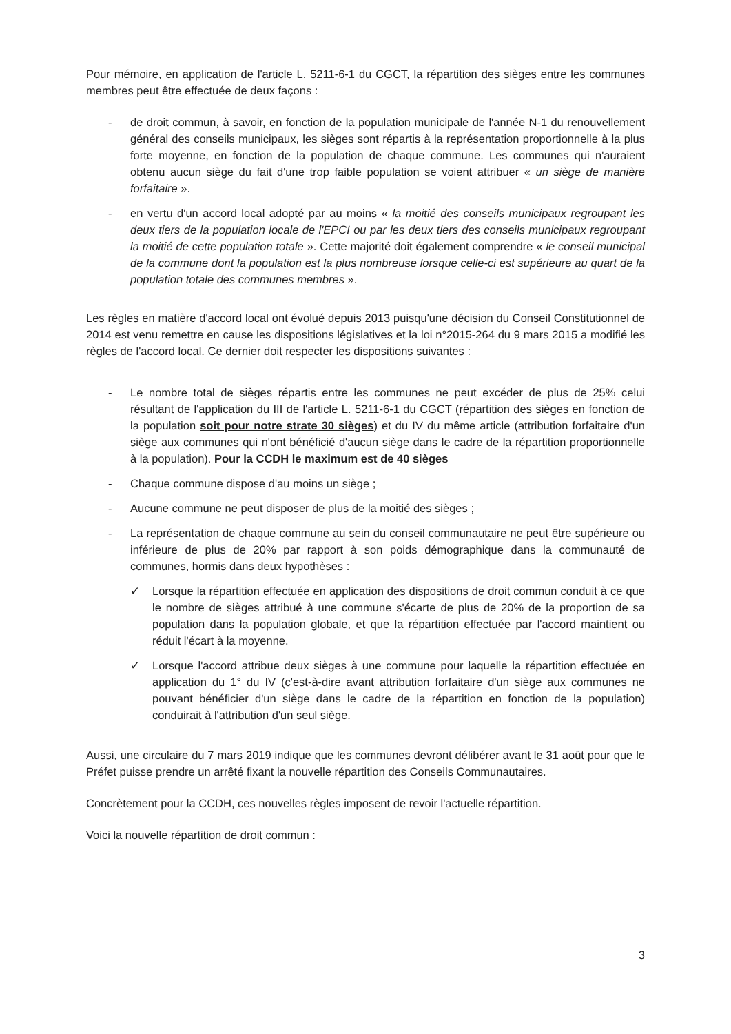Pour mémoire, en application de l'article L. 5211-6-1 du CGCT, la répartition des sièges entre les communes membres peut être effectuée de deux façons :
- de droit commun, à savoir, en fonction de la population municipale de l'année N-1 du renouvellement général des conseils municipaux, les sièges sont répartis à la représentation proportionnelle à la plus forte moyenne, en fonction de la population de chaque commune. Les communes qui n'auraient obtenu aucun siège du fait d'une trop faible population se voient attribuer « un siège de manière forfaitaire ».
- en vertu d'un accord local adopté par au moins « la moitié des conseils municipaux regroupant les deux tiers de la population locale de l'EPCI ou par les deux tiers des conseils municipaux regroupant la moitié de cette population totale ». Cette majorité doit également comprendre « le conseil municipal de la commune dont la population est la plus nombreuse lorsque celle-ci est supérieure au quart de la population totale des communes membres ».
Les règles en matière d'accord local ont évolué depuis 2013 puisqu'une décision du Conseil Constitutionnel de 2014 est venu remettre en cause les dispositions législatives et la loi n°2015-264 du 9 mars 2015 a modifié les règles de l'accord local. Ce dernier doit respecter les dispositions suivantes :
- Le nombre total de sièges répartis entre les communes ne peut excéder de plus de 25% celui résultant de l'application du III de l'article L. 5211-6-1 du CGCT (répartition des sièges en fonction de la population soit pour notre strate 30 sièges) et du IV du même article (attribution forfaitaire d'un siège aux communes qui n'ont bénéficié d'aucun siège dans le cadre de la répartition proportionnelle à la population). Pour la CCDH le maximum est de 40 sièges
- Chaque commune dispose d'au moins un siège ;
- Aucune commune ne peut disposer de plus de la moitié des sièges ;
- La représentation de chaque commune au sein du conseil communautaire ne peut être supérieure ou inférieure de plus de 20% par rapport à son poids démographique dans la communauté de communes, hormis dans deux hypothèses :
✓ Lorsque la répartition effectuée en application des dispositions de droit commun conduit à ce que le nombre de sièges attribué à une commune s'écarte de plus de 20% de la proportion de sa population dans la population globale, et que la répartition effectuée par l'accord maintient ou réduit l'écart à la moyenne.
✓ Lorsque l'accord attribue deux sièges à une commune pour laquelle la répartition effectuée en application du 1° du IV (c'est-à-dire avant attribution forfaitaire d'un siège aux communes ne pouvant bénéficier d'un siège dans le cadre de la répartition en fonction de la population) conduirait à l'attribution d'un seul siège.
Aussi, une circulaire du 7 mars 2019 indique que les communes devront délibérer avant le 31 août pour que le Préfet puisse prendre un arrêté fixant la nouvelle répartition des Conseils Communautaires.
Concrètement pour la CCDH, ces nouvelles règles imposent de revoir l'actuelle répartition.
Voici la nouvelle répartition de droit commun :
3